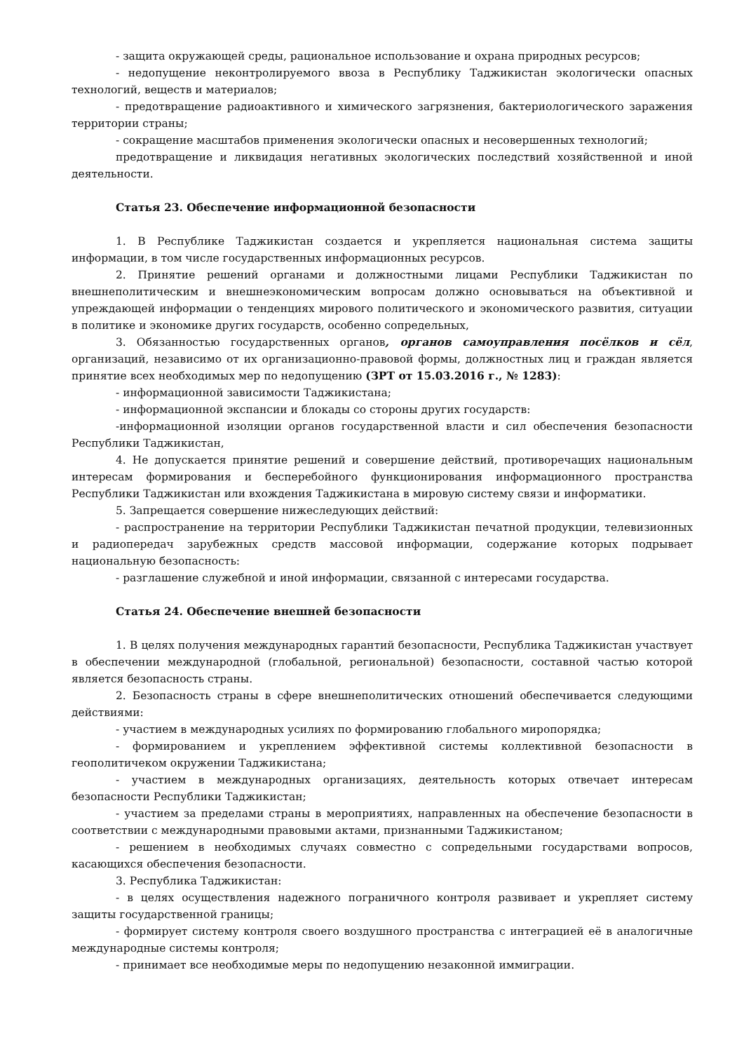- защита окружающей среды, рациональное использование и охрана природных ресурсов;
- недопущение неконтролируемого ввоза в Республику Таджикистан экологически опасных технологий, веществ и материалов;
- предотвращение радиоактивного и химического загрязнения, бактериологического заражения территории страны;
- сокращение масштабов применения экологически опасных и несовершенных технологий;
предотвращение и ликвидация негативных экологических последствий хозяйственной и иной деятельности.
Статья 23. Обеспечение информационной безопасности
1. В Республике Таджикистан создается и укрепляется национальная система защиты информации, в том числе государственных информационных ресурсов.
2. Принятие решений органами и должностными лицами Республики Таджикистан по внешнеполитическим и внешнеэкономическим вопросам должно основываться на объективной и упреждающей информации о тенденциях мирового политического и экономического развития, ситуации в политике и экономике других государств, особенно сопредельных,
3. Обязанностью государственных органов, органов самоуправления посёлков и сёл, организаций, независимо от их организационно-правовой формы, должностных лиц и граждан является принятие всех необходимых мер по недопущению (ЗРТ от 15.03.2016 г., № 1283):
- информационной зависимости Таджикистана;
- информационной экспансии и блокады со стороны других государств:
-информационной изоляции органов государственной власти и сил обеспечения безопасности Республики Таджикистан,
4. Не допускается принятие решений и совершение действий, противоречащих национальным интересам формирования и бесперебойного функционирования информационного пространства Республики Таджикистан или вхождения Таджикистана в мировую систему связи и информатики.
5. Запрещается совершение нижеследующих действий:
- распространение на территории Республики Таджикистан печатной продукции, телевизионных и радиопередач зарубежных средств массовой информации, содержание которых подрывает национальную безопасность:
- разглашение служебной и иной информации, связанной с интересами государства.
Статья 24. Обеспечение внешней безопасности
1. В целях получения международных гарантий безопасности, Республика Таджикистан участвует в обеспечении международной (глобальной, региональной) безопасности, составной частью которой является безопасность страны.
2. Безопасность страны в сфере внешнеполитических отношений обеспечивается следующими действиями:
- участием в международных усилиях по формированию глобального миропорядка;
- формированием и укреплением эффективной системы коллективной безопасности в геополитичеком окружении Таджикистана;
- участием в международных организациях, деятельность которых отвечает интересам безопасности Республики Таджикистан;
- участием за пределами страны в мероприятиях, направленных на обеспечение безопасности в соответствии с международными правовыми актами, признанными Таджикистаном;
- решением в необходимых случаях совместно с сопредельными государствами вопросов, касающихся обеспечения безопасности.
3. Республика Таджикистан:
- в целях осуществления надежного пограничного контроля развивает и укрепляет систему защиты государственной границы;
- формирует систему контроля своего воздушного пространства с интеграцией её в аналогичные международные системы контроля;
- принимает все необходимые меры по недопущению незаконной иммиграции.